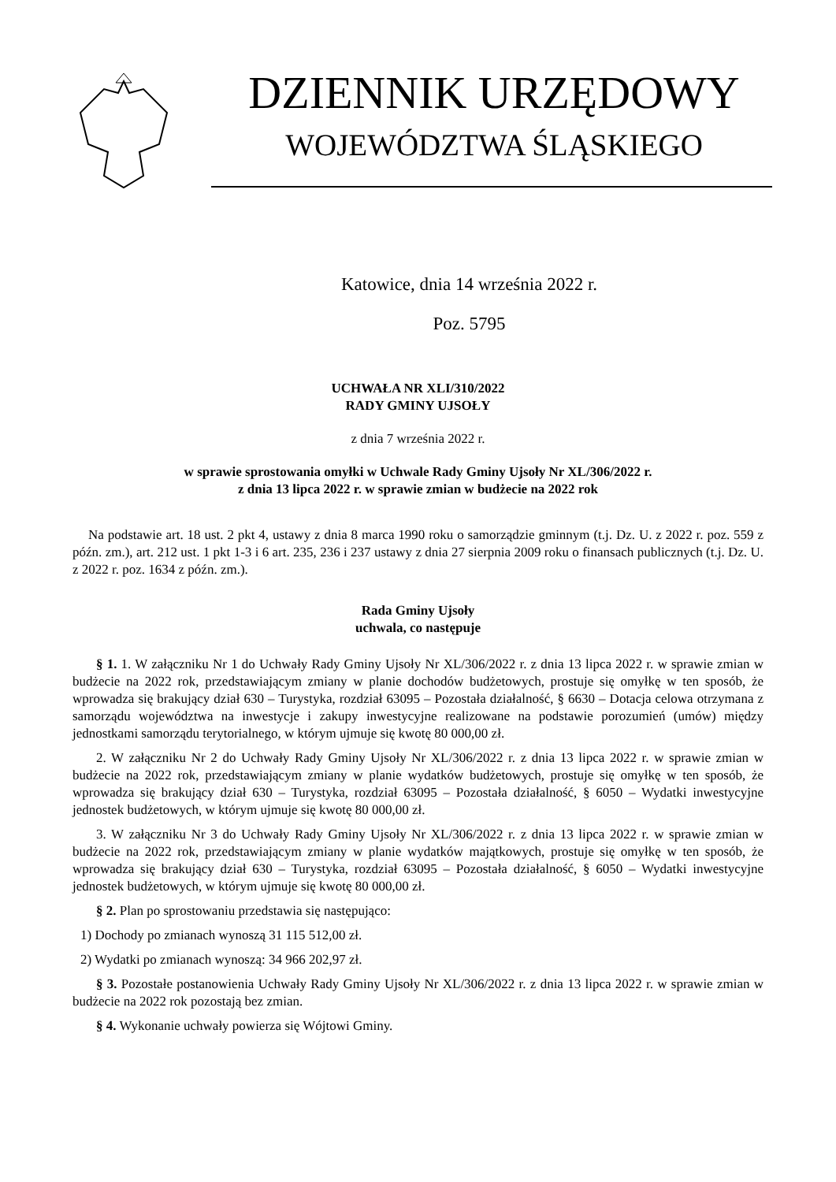DZIENNIK URZĘDOWY
WOJEWÓDZTWA ŚLĄSKIEGO
Katowice, dnia 14 września 2022 r.
Poz. 5795
UCHWAŁA NR XLI/310/2022
RADY GMINY UJSOŁY
z dnia 7 września 2022 r.
w sprawie sprostowania omyłki w Uchwale Rady Gminy Ujsoły Nr XL/306/2022 r.
z dnia 13 lipca 2022 r. w sprawie zmian w budżecie na 2022 rok
Na podstawie art. 18 ust. 2 pkt 4, ustawy z dnia 8 marca 1990 roku o samorządzie gminnym (t.j. Dz. U. z 2022 r. poz. 559 z późn. zm.), art. 212 ust. 1 pkt 1-3 i 6 art. 235, 236 i 237 ustawy z dnia 27 sierpnia 2009 roku o finansach publicznych (t.j. Dz. U. z 2022 r. poz. 1634 z późn. zm.).
Rada Gminy Ujsoły
uchwala, co następuje
§ 1. 1. W załączniku Nr 1 do Uchwały Rady Gminy Ujsoły Nr XL/306/2022 r. z dnia 13 lipca 2022 r. w sprawie zmian w budżecie na 2022 rok, przedstawiającym zmiany w planie dochodów budżetowych, prostuje się omyłkę w ten sposób, że wprowadza się brakujący dział 630 – Turystyka, rozdział 63095 – Pozostała działalność, § 6630 – Dotacja celowa otrzymana z samorządu województwa na inwestycje i zakupy inwestycyjne realizowane na podstawie porozumień (umów) między jednostkami samorządu terytorialnego, w którym ujmuje się kwotę 80 000,00 zł.
2. W załączniku Nr 2 do Uchwały Rady Gminy Ujsoły Nr XL/306/2022 r. z dnia 13 lipca 2022 r. w sprawie zmian w budżecie na 2022 rok, przedstawiającym zmiany w planie wydatków budżetowych, prostuje się omyłkę w ten sposób, że wprowadza się brakujący dział 630 – Turystyka, rozdział 63095 – Pozostała działalność, § 6050 – Wydatki inwestycyjne jednostek budżetowych, w którym ujmuje się kwotę 80 000,00 zł.
3. W załączniku Nr 3 do Uchwały Rady Gminy Ujsoły Nr XL/306/2022 r. z dnia 13 lipca 2022 r. w sprawie zmian w budżecie na 2022 rok, przedstawiającym zmiany w planie wydatków majątkowych, prostuje się omyłkę w ten sposób, że wprowadza się brakujący dział 630 – Turystyka, rozdział 63095 – Pozostała działalność, § 6050 – Wydatki inwestycyjne jednostek budżetowych, w którym ujmuje się kwotę 80 000,00 zł.
§ 2. Plan po sprostowaniu przedstawia się następująco:
1) Dochody po zmianach wynoszą 31 115 512,00 zł.
2) Wydatki po zmianach wynoszą: 34 966 202,97 zł.
§ 3. Pozostałe postanowienia Uchwały Rady Gminy Ujsoły Nr XL/306/2022 r. z dnia 13 lipca 2022 r. w sprawie zmian w budżecie na 2022 rok pozostają bez zmian.
§ 4. Wykonanie uchwały powierza się Wójtowi Gminy.